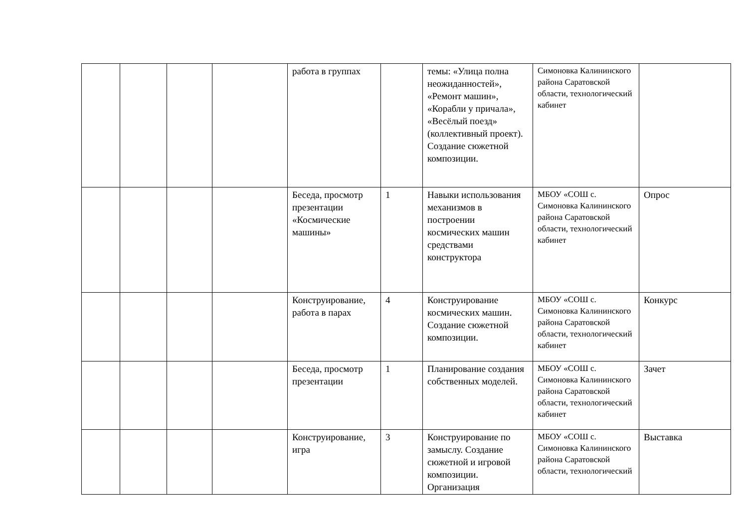| | | | | работа в группах | | темы: «Улица полна неожиданностей», «Ремонт машин», «Корабли у причала», «Весёлый поезд» (коллективный проект). Создание сюжетной композиции. | Симоновка Калининского района Саратовской области, технологический кабинет | |
| | | | | Беседа, просмотр презентации «Космические машины» | 1 | Навыки использования механизмов в построении космических машин средствами конструктора | МБОУ «СОШ с. Симоновка Калининского района Саратовской области, технологический кабинет | Опрос |
| | | | | Конструирование, работа в парах | 4 | Конструирование космических машин. Создание сюжетной композиции. | МБОУ «СОШ с. Симоновка Калининского района Саратовской области, технологический кабинет | Конкурс |
| | | | | Беседа, просмотр презентации | 1 | Планирование создания собственных моделей. | МБОУ «СОШ с. Симоновка Калининского района Саратовской области, технологический кабинет | Зачет |
| | | | | Конструирование, игра | 3 | Конструирование по замыслу. Создание сюжетной и игровой композиции. Организация | МБОУ «СОШ с. Симоновка Калининского района Саратовской области, технологический | Выставка |